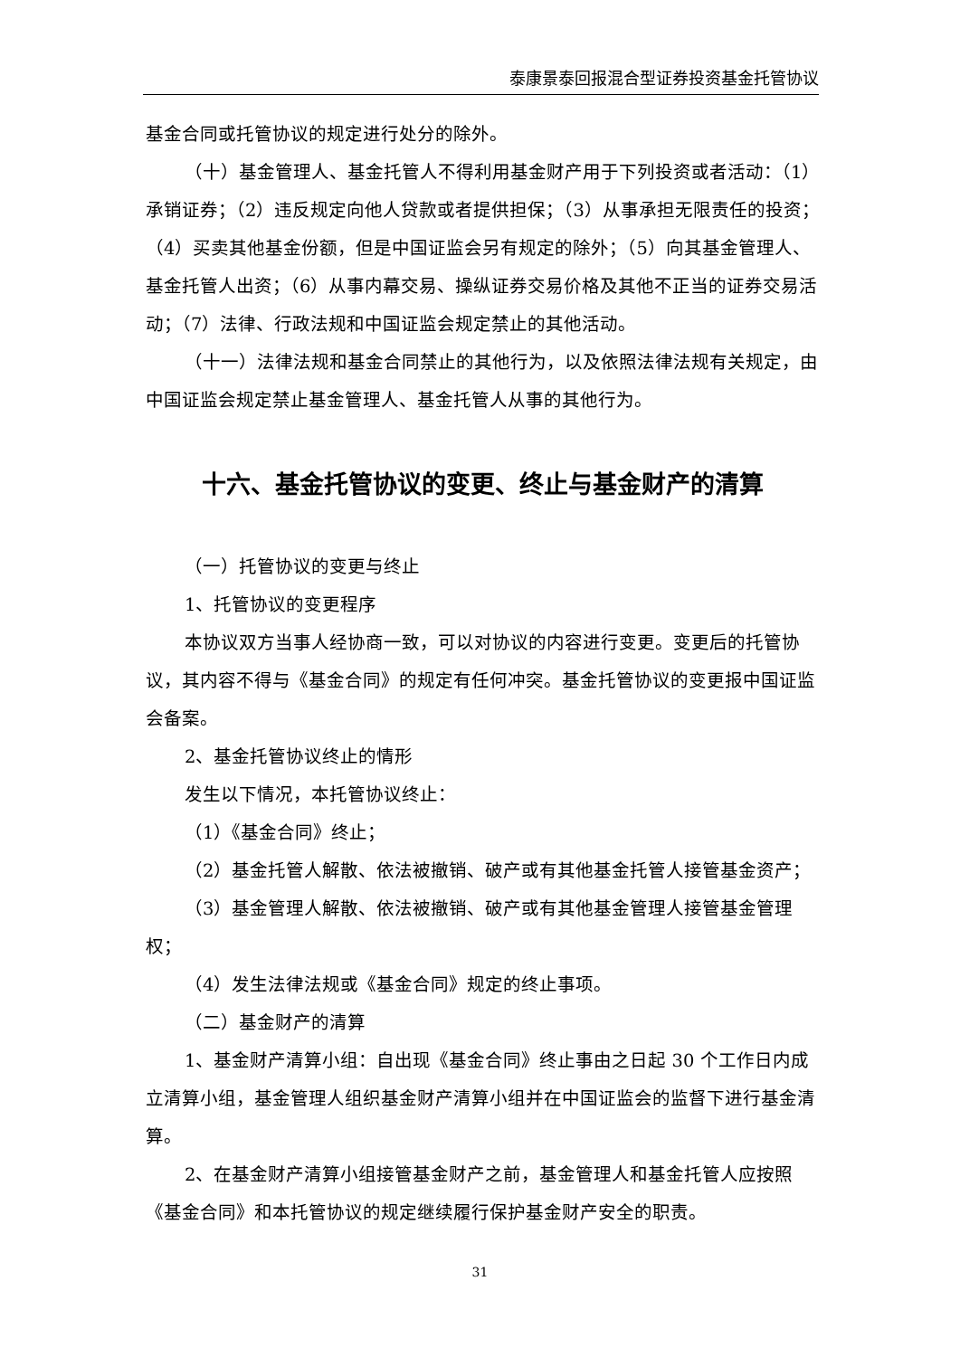泰康景泰回报混合型证券投资基金托管协议
基金合同或托管协议的规定进行处分的除外。
（十）基金管理人、基金托管人不得利用基金财产用于下列投资或者活动：（1）承销证券；（2）违反规定向他人贷款或者提供担保；（3）从事承担无限责任的投资；（4）买卖其他基金份额，但是中国证监会另有规定的除外；（5）向其基金管理人、基金托管人出资；（6）从事内幕交易、操纵证券交易价格及其他不正当的证券交易活动；（7）法律、行政法规和中国证监会规定禁止的其他活动。
（十一）法律法规和基金合同禁止的其他行为，以及依照法律法规有关规定，由中国证监会规定禁止基金管理人、基金托管人从事的其他行为。
十六、基金托管协议的变更、终止与基金财产的清算
（一）托管协议的变更与终止
1、托管协议的变更程序
本协议双方当事人经协商一致，可以对协议的内容进行变更。变更后的托管协议，其内容不得与《基金合同》的规定有任何冲突。基金托管协议的变更报中国证监会备案。
2、基金托管协议终止的情形
发生以下情况，本托管协议终止：
（1）《基金合同》终止；
（2）基金托管人解散、依法被撤销、破产或有其他基金托管人接管基金资产；
（3）基金管理人解散、依法被撤销、破产或有其他基金管理人接管基金管理权；
（4）发生法律法规或《基金合同》规定的终止事项。
（二）基金财产的清算
1、基金财产清算小组：自出现《基金合同》终止事由之日起 30 个工作日内成立清算小组，基金管理人组织基金财产清算小组并在中国证监会的监督下进行基金清算。
2、在基金财产清算小组接管基金财产之前，基金管理人和基金托管人应按照《基金合同》和本托管协议的规定继续履行保护基金财产安全的职责。
31